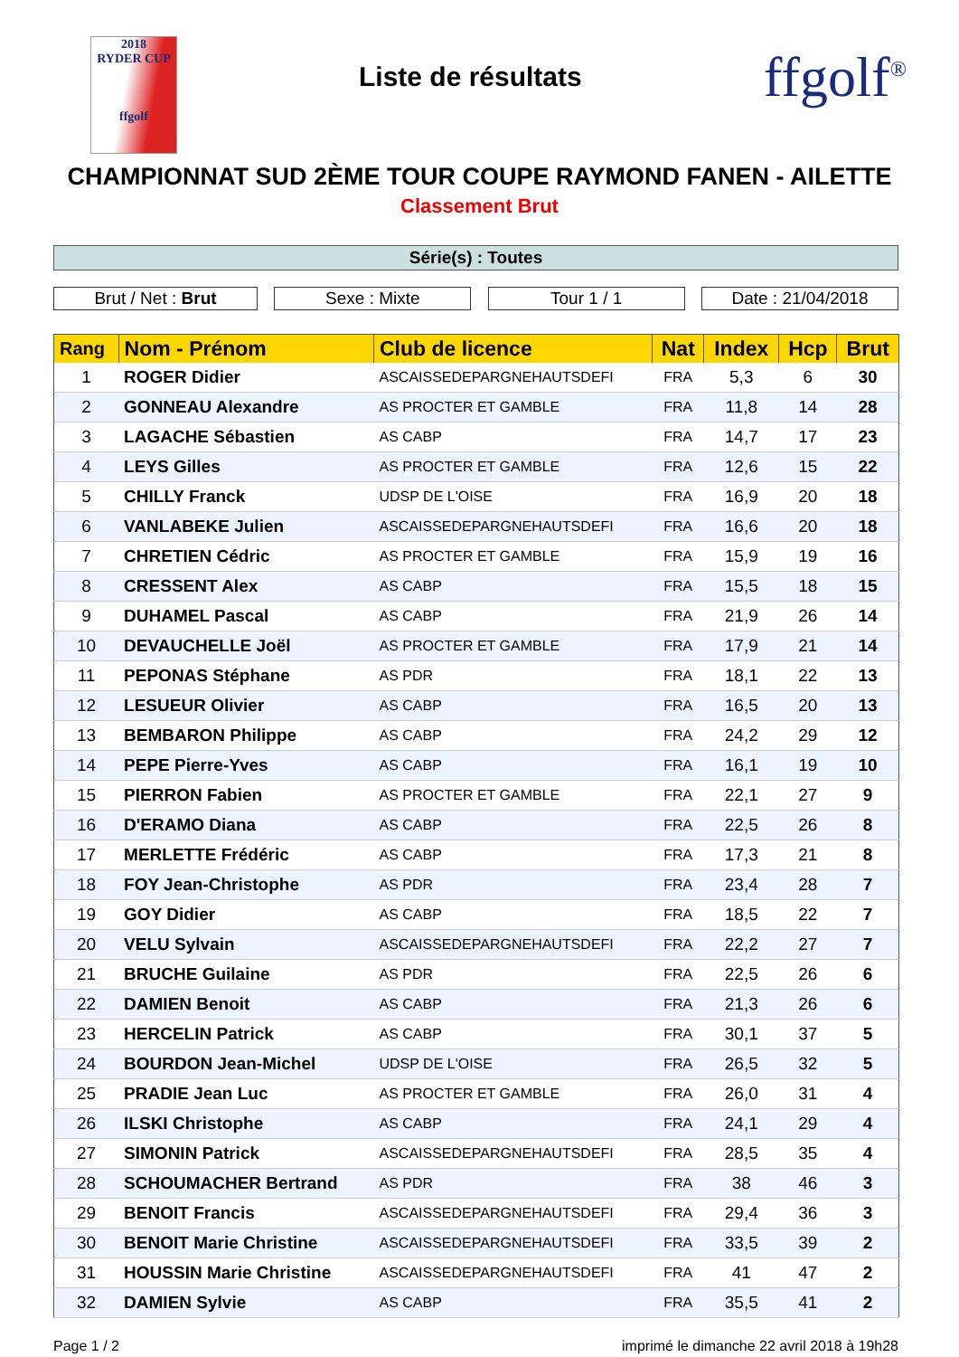2018
RYDER CUP
ffgolf
Liste de résultats
ffgolf<sup>®</sup>
CHAMPIONNAT SUD 2ÈME TOUR COUPE RAYMOND FANEN - AILETTE
Classement Brut
Série(s) : Toutes
Brut / Net : Brut Sexe : Mixte Tour 1 / 1 Date : 21/04/2018
| Rang | Nom - Prénom | Club de licence | Nat | Index | Hcp | Brut |
| --- | --- | --- | --- | --- | --- | --- |
| 1 | ROGER Didier | ASCAISSEDEPARGNEHAUTSDEFI | FRA | 5,3 | 6 | 30 |
| 2 | GONNEAU Alexandre | AS PROCTER ET GAMBLE | FRA | 11,8 | 14 | 28 |
| 3 | LAGACHE Sébastien | AS CABP | FRA | 14,7 | 17 | 23 |
| 4 | LEYS Gilles | AS PROCTER ET GAMBLE | FRA | 12,6 | 15 | 22 |
| 5 | CHILLY Franck | UDSP DE L'OISE | FRA | 16,9 | 20 | 18 |
| 6 | VANLABEKE Julien | ASCAISSEDEPARGNEHAUTSDEFI | FRA | 16,6 | 20 | 18 |
| 7 | CHRETIEN Cédric | AS PROCTER ET GAMBLE | FRA | 15,9 | 19 | 16 |
| 8 | CRESSENT Alex | AS CABP | FRA | 15,5 | 18 | 15 |
| 9 | DUHAMEL Pascal | AS CABP | FRA | 21,9 | 26 | 14 |
| 10 | DEVAUCHELLE Joël | AS PROCTER ET GAMBLE | FRA | 17,9 | 21 | 14 |
| 11 | PEPONAS Stéphane | AS PDR | FRA | 18,1 | 22 | 13 |
| 12 | LESUEUR Olivier | AS CABP | FRA | 16,5 | 20 | 13 |
| 13 | BEMBARON Philippe | AS CABP | FRA | 24,2 | 29 | 12 |
| 14 | PEPE Pierre-Yves | AS CABP | FRA | 16,1 | 19 | 10 |
| 15 | PIERRON Fabien | AS PROCTER ET GAMBLE | FRA | 22,1 | 27 | 9 |
| 16 | D'ERAMO Diana | AS CABP | FRA | 22,5 | 26 | 8 |
| 17 | MERLETTE Frédéric | AS CABP | FRA | 17,3 | 21 | 8 |
| 18 | FOY Jean-Christophe | AS PDR | FRA | 23,4 | 28 | 7 |
| 19 | GOY Didier | AS CABP | FRA | 18,5 | 22 | 7 |
| 20 | VELU Sylvain | ASCAISSEDEPARGNEHAUTSDEFI | FRA | 22,2 | 27 | 7 |
| 21 | BRUCHE Guilaine | AS PDR | FRA | 22,5 | 26 | 6 |
| 22 | DAMIEN Benoit | AS CABP | FRA | 21,3 | 26 | 6 |
| 23 | HERCELIN Patrick | AS CABP | FRA | 30,1 | 37 | 5 |
| 24 | BOURDON Jean-Michel | UDSP DE L'OISE | FRA | 26,5 | 32 | 5 |
| 25 | PRADIE Jean Luc | AS PROCTER ET GAMBLE | FRA | 26,0 | 31 | 4 |
| 26 | ILSKI Christophe | AS CABP | FRA | 24,1 | 29 | 4 |
| 27 | SIMONIN Patrick | ASCAISSEDEPARGNEHAUTSDEFI | FRA | 28,5 | 35 | 4 |
| 28 | SCHOUMACHER Bertrand | AS PDR | FRA | 38 | 46 | 3 |
| 29 | BENOIT Francis | ASCAISSEDEPARGNEHAUTSDEFI | FRA | 29,4 | 36 | 3 |
| 30 | BENOIT Marie Christine | ASCAISSEDEPARGNEHAUTSDEFI | FRA | 33,5 | 39 | 2 |
| 31 | HOUSSIN Marie Christine | ASCAISSEDEPARGNEHAUTSDEFI | FRA | 41 | 47 | 2 |
| 32 | DAMIEN Sylvie | AS CABP | FRA | 35,5 | 41 | 2 |
Page 1 / 2 imprimé le dimanche 22 avril 2018 à 19h28